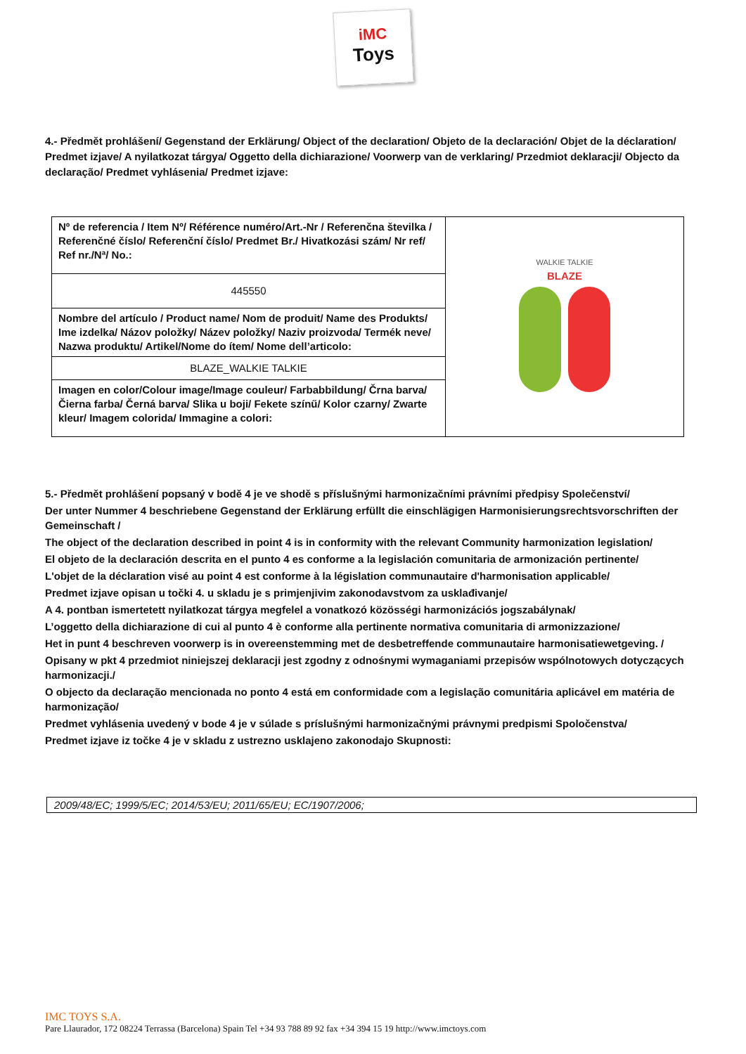iMC
Toys
4.- Předmět prohlášení/ Gegenstand der Erklärung/ Object of the declaration/ Objeto de la declaración/ Objet de la déclaration/ Predmet izjave/ A nyilatkozat tárgya/ Oggetto della dichiarazione/ Voorwerp van de verklaring/ Przedmiot deklaracji/ Objecto da declaração/ Predmet vyhlásenia/ Predmet izjave:
| Nº de referencia / Item Nº/ Référence numéro/Art.-Nr / Referenčna številka / Referenčné číslo/ Referenční číslo/ Predmet Br./ Hivatkozási szám/ Nr ref/ Ref nr./Nª/ No.: | WALKIE TALKIE BLAZE |
| 445550 | |
| Nombre del artículo / Product name/ Nom de produit/ Name des Produkts/ Ime izdelka/ Názov položky/ Název položky/ Naziv proizvoda/ Termék neve/ Nazwa produktu/ Artikel/Nome do ítem/ Nome dell’articolo: | |
| BLAZE_WALKIE TALKIE | |
| Imagen en color/Colour image/Image couleur/ Farbabbildung/ Črna barva/ Čierna farba/ Černá barva/ Slika u boji/ Fekete színű/ Kolor czarny/ Zwarte kleur/ Imagem colorida/ Immagine a colori: | |
5.- Předmět prohlášení popsaný v bodě 4 je ve shodě s příslušnými harmonizačními právními předpisy Společenství/
Der unter Nummer 4 beschriebene Gegenstand der Erklärung erfüllt die einschlägigen Harmonisierungsrechtsvorschriften der Gemeinschaft /
The object of the declaration described in point 4 is in conformity with the relevant Community harmonization legislation/
El objeto de la declaración descrita en el punto 4 es conforme a la legislación comunitaria de armonización pertinente/
L'objet de la déclaration visé au point 4 est conforme à la législation communautaire d'harmonisation applicable/
Predmet izjave opisan u točki 4. u skladu je s primjenjivim zakonodavstvom za usklađivanje/
A 4. pontban ismertetett nyilatkozat tárgya megfelel a vonatkozó közösségi harmonizációs jogszabálynak/
L’oggetto della dichiarazione di cui al punto 4 è conforme alla pertinente normativa comunitaria di armonizzazione/
Het in punt 4 beschreven voorwerp is in overeenstemming met de desbetreffende communautaire harmonisatiewetgeving. /
Opisany w pkt 4 przedmiot niniejszej deklaracji jest zgodny z odnośnymi wymaganiami przepisów wspólnotowych dotyczących harmonizacji./
O objecto da declaração mencionada no ponto 4 está em conformidade com a legislação comunitária aplicável em matéria de harmonização/
Predmet vyhlásenia uvedený v bode 4 je v súlade s príslušnými harmonizačnými právnymi predpismi Spoločenstva/
Predmet izjave iz točke 4 je v skladu z ustrezno usklajeno zakonodajo Skupnosti:
2009/48/EC; 1999/5/EC; 2014/53/EU; 2011/65/EU; EC/1907/2006;
IMC TOYS S.A.
Pare Llaurador, 172 08224 Terrassa (Barcelona) Spain Tel +34 93 788 89 92 fax +34 394 15 19 http://www.imctoys.com